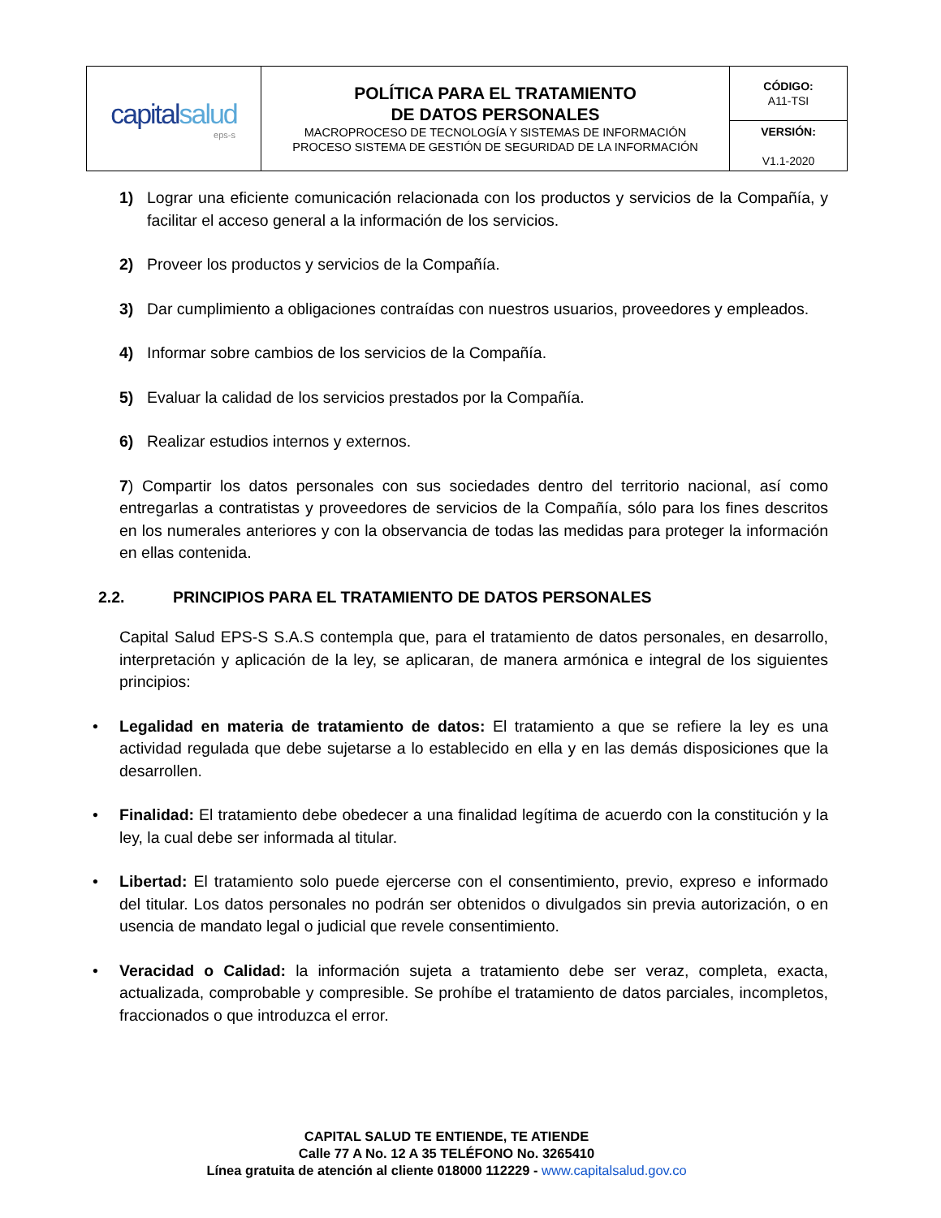| capital salud eps-s | POLÍTICA PARA EL TRATAMIENTO DE DATOS PERSONALES MACROPROCESO DE TECNOLOGÍA Y SISTEMAS DE INFORMACIÓN PROCESO SISTEMA DE GESTIÓN DE SEGURIDAD DE LA INFORMACIÓN | CÓDIGO: A11-TSI |
| | | VERSIÓN: V1.1-2020 |
1) Lograr una eficiente comunicación relacionada con los productos y servicios de la Compañía, y facilitar el acceso general a la información de los servicios.
2) Proveer los productos y servicios de la Compañía.
3) Dar cumplimiento a obligaciones contraídas con nuestros usuarios, proveedores y empleados.
4) Informar sobre cambios de los servicios de la Compañía.
5) Evaluar la calidad de los servicios prestados por la Compañía.
6) Realizar estudios internos y externos.
7) Compartir los datos personales con sus sociedades dentro del territorio nacional, así como entregarlas a contratistas y proveedores de servicios de la Compañía, sólo para los fines descritos en los numerales anteriores y con la observancia de todas las medidas para proteger la información en ellas contenida.
2.2. PRINCIPIOS PARA EL TRATAMIENTO DE DATOS PERSONALES
Capital Salud EPS-S S.A.S contempla que, para el tratamiento de datos personales, en desarrollo, interpretación y aplicación de la ley, se aplicaran, de manera armónica e integral de los siguientes principios:
• Legalidad en materia de tratamiento de datos: El tratamiento a que se refiere la ley es una actividad regulada que debe sujetarse a lo establecido en ella y en las demás disposiciones que la desarrollen.
• Finalidad: El tratamiento debe obedecer a una finalidad legítima de acuerdo con la constitución y la ley, la cual debe ser informada al titular.
• Libertad: El tratamiento solo puede ejercerse con el consentimiento, previo, expreso e informado del titular. Los datos personales no podrán ser obtenidos o divulgados sin previa autorización, o en usencia de mandato legal o judicial que revele consentimiento.
• Veracidad o Calidad: la información sujeta a tratamiento debe ser veraz, completa, exacta, actualizada, comprobable y compresible. Se prohíbe el tratamiento de datos parciales, incompletos, fraccionados o que introduzca el error.
CAPITAL SALUD TE ENTIENDE, TE ATIENDE
Calle 77 A No. 12 A 35 TELÉFONO No. 3265410
Línea gratuita de atención al cliente 018000 112229 - www.capitalsalud.gov.co